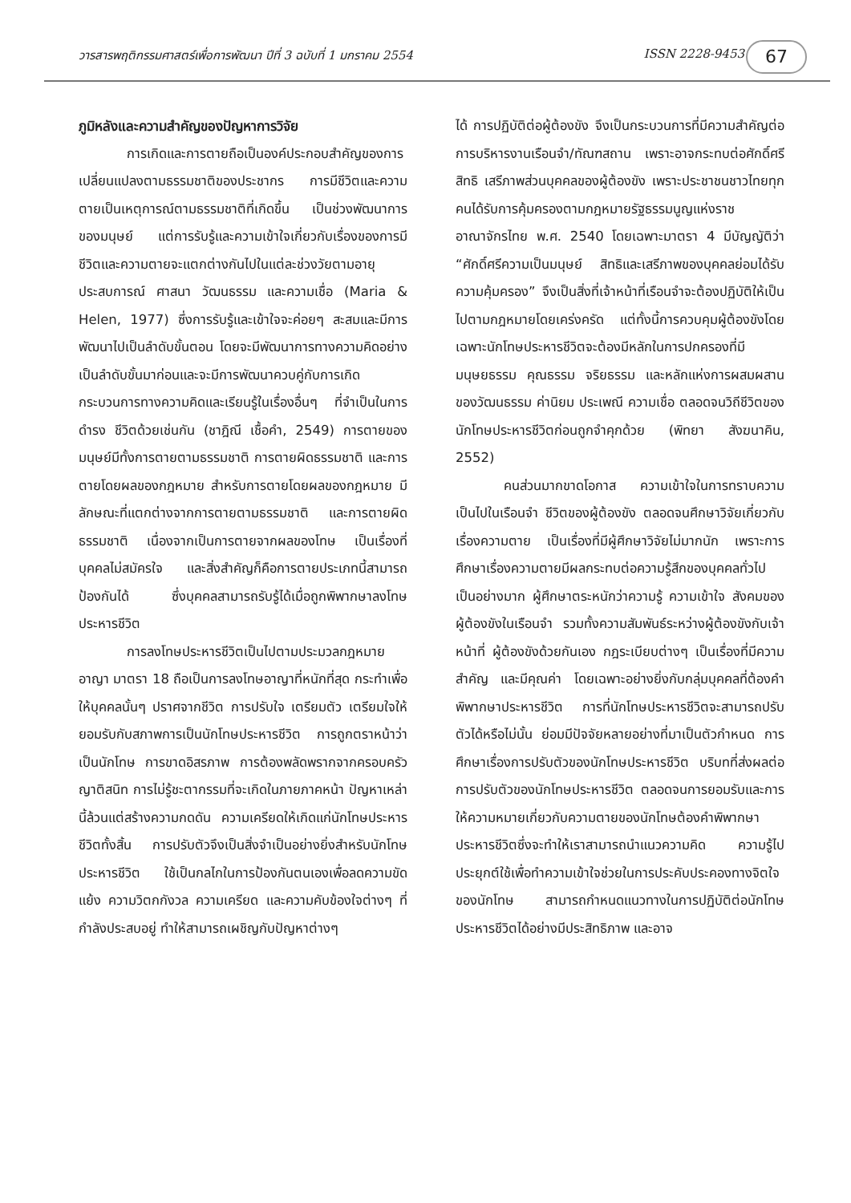วารสารพฤติกรรมศาสตร์เพื่อการพัฒนา ปีที่ 3 ฉบับที่ 1 มกราคม 2554 ISSN 2228-9453 67
ภูมิหลังและความสำคัญของปัญหาการวิจัย
การเกิดและการตายถือเป็นองค์ประกอบสำคัญของการเปลี่ยนแปลงตามธรรมชาติของประชากร การมีชีวิตและความตายเป็นเหตุการณ์ตามธรรมชาติที่เกิดขึ้น เป็นช่วงพัฒนาการของมนุษย์ แต่การรับรู้และความเข้าใจเกี่ยวกับเรื่องของการมีชีวิตและความตายจะแตกต่างกันไปในแต่ละช่วงวัยตามอายุ ประสบการณ์ ศาสนา วัฒนธรรม และความเชื่อ (Maria & Helen, 1977) ซึ่งการรับรู้และเข้าใจจะค่อยๆ สะสมและมีการพัฒนาไปเป็นลำดับขั้นตอน โดยจะมีพัฒนาการทางความคิดอย่างเป็นลำดับขั้นมาก่อนและจะมีการพัฒนาควบคู่กับการเกิดกระบวนการทางความคิดและเรียนรู้ในเรื่องอื่นๆ ที่จำเป็นในการดำรง ชีวิตด้วยเช่นกัน (ชาฎิณี เชื้อคำ, 2549) การตายของมนุษย์มีทั้งการตายตามธรรมชาติ การตายผิดธรรมชาติ และการตายโดยผลของกฎหมาย สำหรับการตายโดยผลของกฎหมาย มีลักษณะที่แตกต่างจากการตายตามธรรมชาติ และการตายผิดธรรมชาติ เนื่องจากเป็นการตายจากผลของโทษ เป็นเรื่องที่บุคคลไม่สมัครใจ และสิ่งสำคัญก็คือการตายประเภทนี้สามารถป้องกันได้ ซึ่งบุคคลสามารถรับรู้ได้เมื่อถูกพิพากษาลงโทษประหารชีวิต
การลงโทษประหารชีวิตเป็นไปตามประมวลกฎหมายอาญา มาตรา 18 ถือเป็นการลงโทษอาญาที่หนักที่สุด กระทำเพื่อให้บุคคลนั้นๆ ปราศจากชีวิต การปรับใจ เตรียมตัว เตรียมใจให้ยอมรับกับสภาพการเป็นนักโทษประหารชีวิต การถูกตราหน้าว่าเป็นนักโทษ การขาดอิสรภาพ การต้องพลัดพรากจากครอบครัว ญาติสนิท การไม่รู้ชะตากรรมที่จะเกิดในภายภาคหน้า ปัญหาเหล่านี้ล้วนแต่สร้างความกดดัน ความเครียดให้เกิดแก่นักโทษประหารชีวิตทั้งสิ้น การปรับตัวจึงเป็นสิ่งจำเป็นอย่างยิ่งสำหรับนักโทษประหารชีวิต ใช้เป็นกลไกในการป้องกันตนเองเพื่อลดความขัดแย้ง ความวิตกกังวล ความเครียด และความคับข้องใจต่างๆ ที่กำลังประสบอยู่ ทำให้สามารถเผชิญกับปัญหาต่างๆ
ได้ การปฏิบัติต่อผู้ต้องขัง จึงเป็นกระบวนการที่มีความสำคัญต่อการบริหารงานเรือนจำ/ทัณฑสถาน เพราะอาจกระทบต่อศักดิ์ศรี สิทธิ เสรีภาพส่วนบุคคลของผู้ต้องขัง เพราะประชาชนชาวไทยทุกคนได้รับการคุ้มครองตามกฎหมายรัฐธรรมนูญแห่งราชอาณาจักรไทย พ.ศ. 2540 โดยเฉพาะมาตรา 4 มีบัญญัติว่า “ศักดิ์ศรีความเป็นมนุษย์ สิทธิและเสรีภาพของบุคคลย่อมได้รับความคุ้มครอง” จึงเป็นสิ่งที่เจ้าหน้าที่เรือนจำจะต้องปฏิบัติให้เป็นไปตามกฎหมายโดยเคร่งครัด แต่ทั้งนี้การควบคุมผู้ต้องขังโดยเฉพาะนักโทษประหารชีวิตจะต้องมีหลักในการปกครองที่มีมนุษยธรรม คุณธรรม จริยธรรม และหลักแห่งการผสมผสานของวัฒนธรรม ค่านิยม ประเพณี ความเชื่อ ตลอดจนวิถีชีวิตของนักโทษประหารชีวิตก่อนถูกจำคุกด้วย (พิทยา สังฆนาคิน, 2552)
คนส่วนมากขาดโอกาส ความเข้าใจในการทราบความเป็นไปในเรือนจำ ชีวิตของผู้ต้องขัง ตลอดจนศึกษาวิจัยเกี่ยวกับเรื่องความตาย เป็นเรื่องที่มีผู้ศึกษาวิจัยไม่มากนัก เพราะการศึกษาเรื่องความตายมีผลกระทบต่อความรู้สึกของบุคคลทั่วไปเป็นอย่างมาก ผู้ศึกษาตระหนักว่าความรู้ ความเข้าใจ สังคมของผู้ต้องขังในเรือนจำ รวมทั้งความสัมพันธ์ระหว่างผู้ต้องขังกับเจ้าหน้าที่ ผู้ต้องขังด้วยกันเอง กฎระเบียบต่างๆ เป็นเรื่องที่มีความสำคัญ และมีคุณค่า โดยเฉพาะอย่างยิ่งกับกลุ่มบุคคลที่ต้องคำพิพากษาประหารชีวิต การที่นักโทษประหารชีวิตจะสามารถปรับตัวได้หรือไม่นั้น ย่อมมีปัจจัยหลายอย่างที่มาเป็นตัวกำหนด การศึกษาเรื่องการปรับตัวของนักโทษประหารชีวิต บริบทที่ส่งผลต่อการปรับตัวของนักโทษประหารชีวิต ตลอดจนการยอมรับและการให้ความหมายเกี่ยวกับความตายของนักโทษต้องคำพิพากษาประหารชีวิตซึ่งจะทำให้เราสามารถนำแนวความคิด ความรู้ไปประยุกต์ใช้เพื่อทำความเข้าใจช่วยในการประคับประคองทางจิตใจของนักโทษ สามารถกำหนดแนวทางในการปฏิบัติต่อนักโทษประหารชีวิตได้อย่างมีประสิทธิภาพ และอาจ